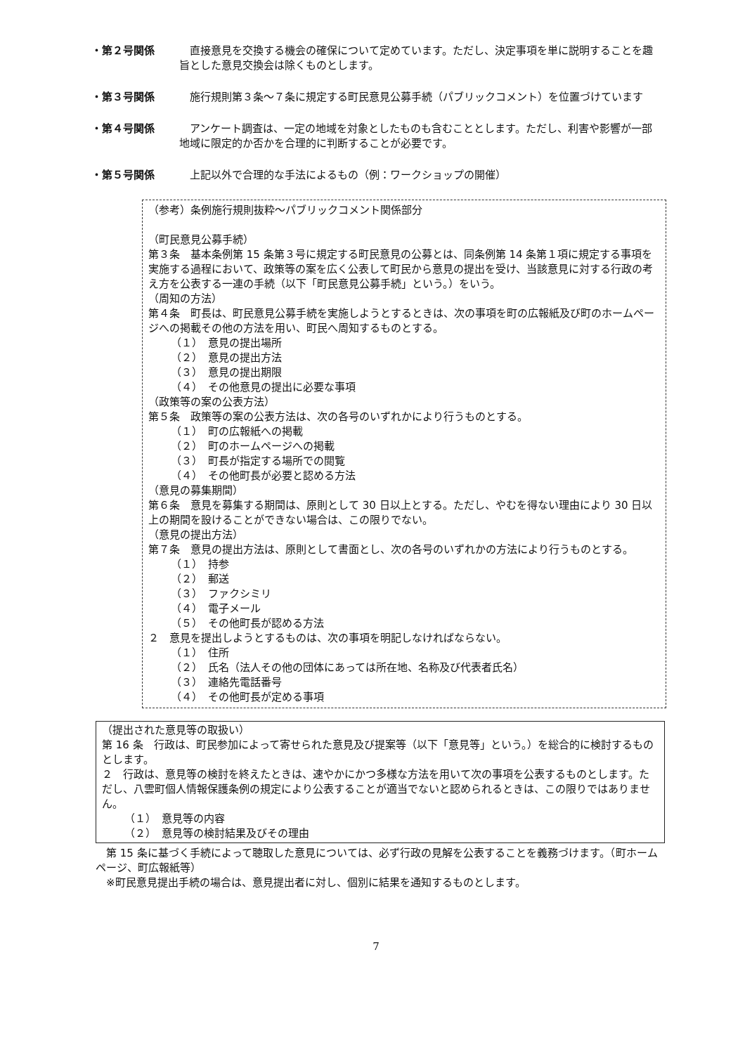・第２号関係 　直接意見を交換する機会の確保について定めています。ただし、決定事項を単に説明することを趣旨とした意見交換会は除くものとします。
・第３号関係 　施行規則第３条～７条に規定する町民意見公募手続（パブリックコメント）を位置づけています
・第４号関係 　アンケート調査は、一定の地域を対象としたものも含むこととします。ただし、利害や影響が一部地域に限定的か否かを合理的に判断することが必要です。
・第５号関係 　上記以外で合理的な手法によるもの（例：ワークショップの開催）
（参考）条例施行規則抜粋～パブリックコメント関係部分
（町民意見公募手続）
第３条　基本条例第 15 条第３号に規定する町民意見の公募とは、同条例第 14 条第１項に規定する事項を実施する過程において、政策等の案を広く公表して町民から意見の提出を受け、当該意見に対する行政の考え方を公表する一連の手続（以下「町民意見公募手続」という。）をいう。
（周知の方法）
第４条　町長は、町民意見公募手続を実施しようとするときは、次の事項を町の広報紙及び町のホームページへの掲載その他の方法を用い、町民へ周知するものとする。
（１）　意見の提出場所
（２）　意見の提出方法
（３）　意見の提出期限
（４）　その他意見の提出に必要な事項
（政策等の案の公表方法）
第５条　政策等の案の公表方法は、次の各号のいずれかにより行うものとする。
（１）　町の広報紙への掲載
（２）　町のホームページへの掲載
（３）　町長が指定する場所での閲覧
（４）　その他町長が必要と認める方法
（意見の募集期間）
第６条　意見を募集する期間は、原則として 30 日以上とする。ただし、やむを得ない理由により 30 日以上の期間を設けることができない場合は、この限りでない。
（意見の提出方法）
第７条　意見の提出方法は、原則として書面とし、次の各号のいずれかの方法により行うものとする。
（１）　持参
（２）　郵送
（３）　ファクシミリ
（４）　電子メール
（５）　その他町長が認める方法
２　意見を提出しようとするものは、次の事項を明記しなければならない。
（１）　住所
（２）　氏名（法人その他の団体にあっては所在地、名称及び代表者氏名）
（３）　連絡先電話番号
（４）　その他町長が定める事項
（提出された意見等の取扱い）
第 16 条　行政は、町民参加によって寄せられた意見及び提案等（以下「意見等」という。）を総合的に検討するものとします。
２　行政は、意見等の検討を終えたときは、速やかにかつ多様な方法を用いて次の事項を公表するものとします。ただし、八雲町個人情報保護条例の規定により公表することが適当でないと認められるときは、この限りではありません。
（１）　意見等の内容
（２）　意見等の検討結果及びその理由
　第 15 条に基づく手続によって聴取した意見については、必ず行政の見解を公表することを義務づけます。（町ホームページ、町広報紙等）
　※町民意見提出手続の場合は、意見提出者に対し、個別に結果を通知するものとします。
7